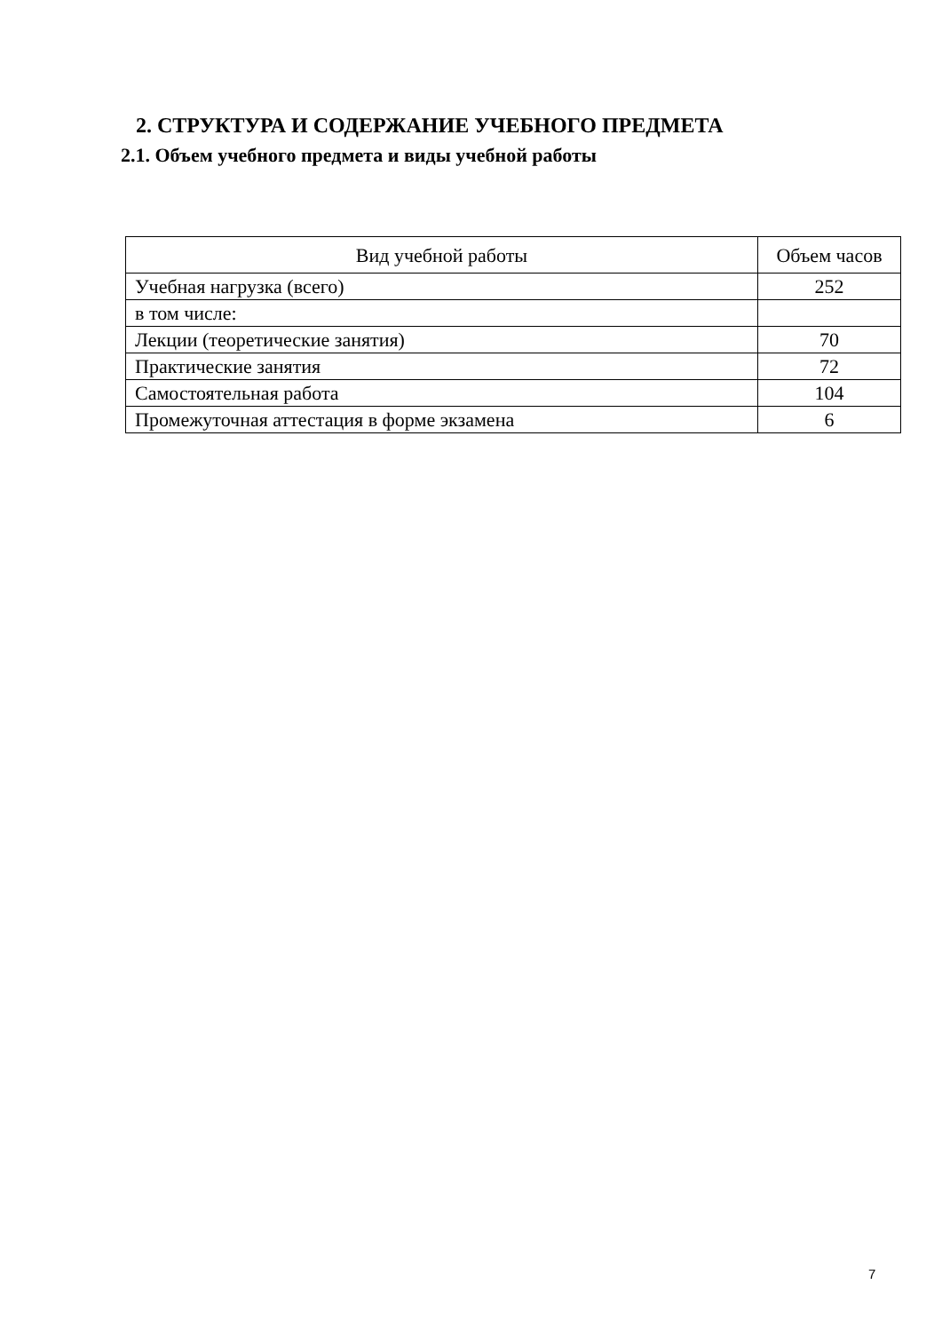2. СТРУКТУРА И СОДЕРЖАНИЕ УЧЕБНОГО ПРЕДМЕТА
2.1. Объем учебного предмета и виды учебной работы
| Вид учебной работы | Объем часов |
| --- | --- |
| Учебная нагрузка (всего) | 252 |
| в том числе: | |
| Лекции (теоретические занятия) | 70 |
| Практические занятия | 72 |
| Самостоятельная работа | 104 |
| Промежуточная аттестация в форме экзамена | 6 |
7